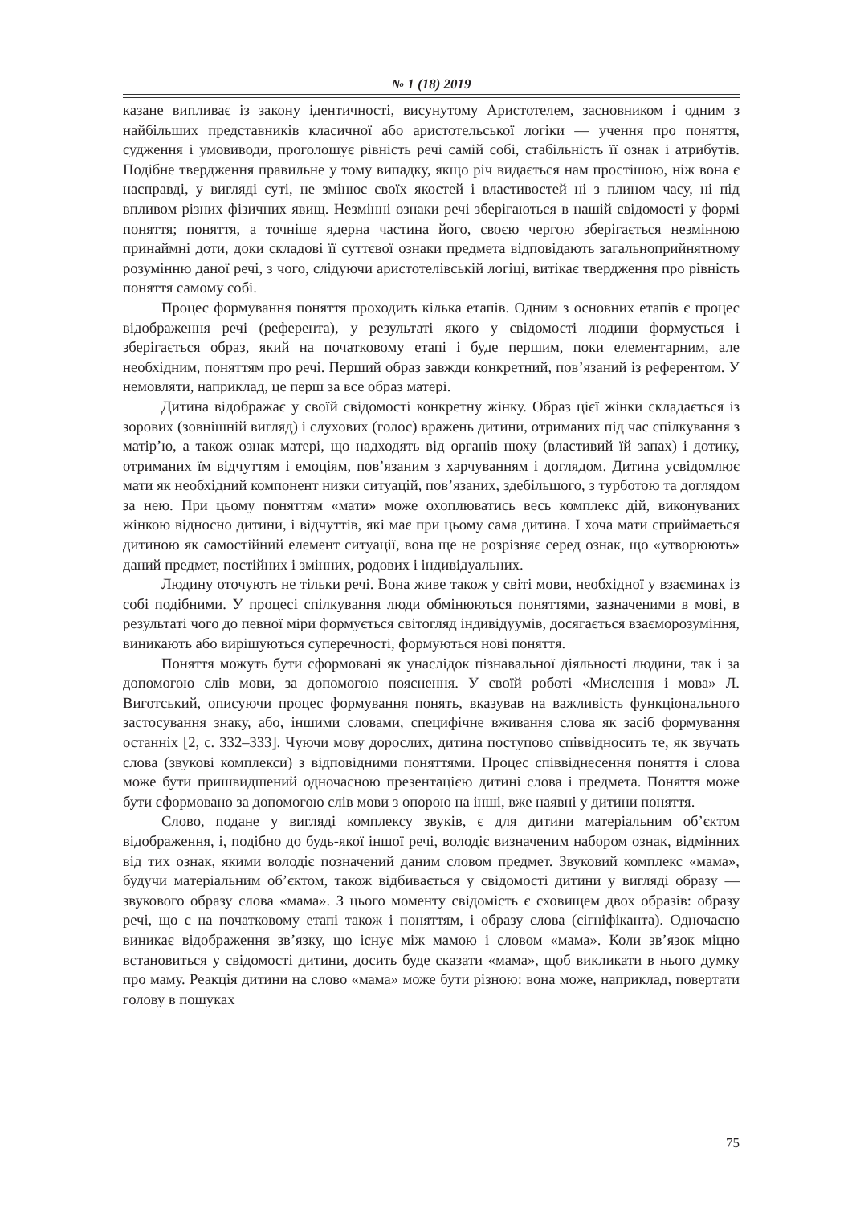№ 1 (18) 2019
казане випливає із закону ідентичності, висунутому Аристотелем, засновником і одним з найбільших представників класичної або аристотельської логіки — учення про поняття, судження і умовиводи, проголошує рівність речі самій собі, стабільність її ознак і атрибутів. Подібне твердження правильне у тому випадку, якщо річ видається нам простішою, ніж вона є насправді, у вигляді суті, не змінює своїх якостей і властивостей ні з плином часу, ні під впливом різних фізичних явищ. Незмінні ознаки речі зберігаються в нашій свідомості у формі поняття; поняття, а точніше ядерна частина його, своєю чергою зберігається незмінною принаймні доти, доки складові її суттєвої ознаки предмета відповідають загальноприйнятному розумінню даної речі, з чого, слідуючи аристотелівській логіці, витікає твердження про рівність поняття самому собі.
Процес формування поняття проходить кілька етапів. Одним з основних етапів є процес відображення речі (референта), у результаті якого у свідомості людини формується і зберігається образ, який на початковому етапі і буде першим, поки елементарним, але необхідним, поняттям про речі. Перший образ завжди конкретний, пов’язаний із референтом. У немовляти, наприклад, це перш за все образ матері.
Дитина відображає у своїй свідомості конкретну жінку. Образ цієї жінки складається із зорових (зовнішній вигляд) і слухових (голос) вражень дитини, отриманих під час спілкування з матір’ю, а також ознак матері, що надходять від органів нюху (властивий їй запах) і дотику, отриманих їм відчуттям і емоціям, пов’язаним з харчуванням і доглядом. Дитина усвідомлює мати як необхідний компонент низки ситуацій, пов’язаних, здебільшого, з турботою та доглядом за нею. При цьому поняттям «мати» може охоплюватись весь комплекс дій, виконуваних жінкою відносно дитини, і відчуттів, які має при цьому сама дитина. І хоча мати сприймається дитиною як самостійний елемент ситуації, вона ще не розрізняє серед ознак, що «утворюють» даний предмет, постійних і змінних, родових і індивідуальних.
Людину оточують не тільки речі. Вона живе також у світі мови, необхідної у взаєминах із собі подібними. У процесі спілкування люди обмінюються поняттями, зазначеними в мові, в результаті чого до певної міри формується світогляд індивідуумів, досягається взаєморозуміння, виникають або вирішуються суперечності, формуються нові поняття.
Поняття можуть бути сформовані як унаслідок пізнавальної діяльності людини, так і за допомогою слів мови, за допомогою пояснення. У своїй роботі «Мислення і мова» Л. Виготський, описуючи процес формування понять, вказував на важливість функціонального застосування знаку, або, іншими словами, специфічне вживання слова як засіб формування останніх [2, с. 332–333]. Чуючи мову дорослих, дитина поступово співвідносить те, як звучать слова (звукові комплекси) з відповідними поняттями. Процес співвіднесення поняття і слова може бути пришвидшений одночасною презентацією дитині слова і предмета. Поняття може бути сформовано за допомогою слів мови з опорою на інші, вже наявні у дитини поняття.
Слово, подане у вигляді комплексу звуків, є для дитини матеріальним об’єктом відображення, і, подібно до будь-якої іншої речі, володіє визначеним набором ознак, відмінних від тих ознак, якими володіє позначений даним словом предмет. Звуковий комплекс «мама», будучи матеріальним об’єктом, також відбивається у свідомості дитини у вигляді образу — звукового образу слова «мама». З цього моменту свідомість є сховищем двох образів: образу речі, що є на початковому етапі також і поняттям, і образу слова (сігніфіканта). Одночасно виникає відображення зв’язку, що існує між мамою і словом «мама». Коли зв’язок міцно встановиться у свідомості дитини, досить буде сказати «мама», щоб викликати в нього думку про маму. Реакція дитини на слово «мама» може бути різною: вона може, наприклад, повертати голову в пошуках
75